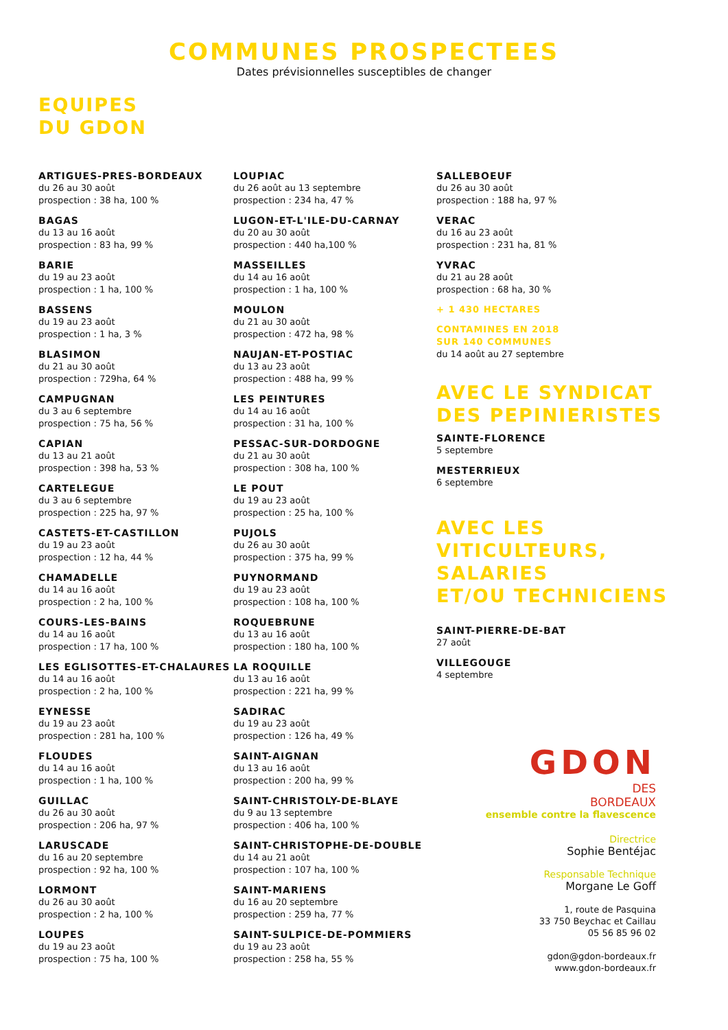COMMUNES PROSPECTEES
Dates prévisionnelles susceptibles de changer
EQUIPES
DU GDON
ARTIGUES-PRES-BORDEAUX
du 26 au 30 août
prospection : 38 ha, 100 %
BAGAS
du 13 au 16 août
prospection : 83 ha, 99 %
BARIE
du 19 au 23 août
prospection : 1 ha, 100 %
BASSENS
du 19 au 23 août
prospection : 1 ha, 3 %
BLASIMON
du 21 au 30 août
prospection : 729ha, 64 %
CAMPUGNAN
du 3 au 6 septembre
prospection : 75 ha, 56 %
CAPIAN
du 13 au 21 août
prospection : 398 ha, 53 %
CARTELEGUE
du 3 au 6 septembre
prospection : 225 ha, 97 %
CASTETS-ET-CASTILLON
du 19 au 23 août
prospection : 12 ha, 44 %
CHAMADELLE
du 14 au 16 août
prospection : 2 ha, 100 %
COURS-LES-BAINS
du 14 au 16 août
prospection : 17 ha, 100 %
LES EGLISOTTES-ET-CHALAURES
du 14 au 16 août
prospection : 2 ha, 100 %
EYNESSE
du 19 au 23 août
prospection : 281 ha, 100 %
FLOUDES
du 14 au 16 août
prospection : 1 ha, 100 %
GUILLAC
du 26 au 30 août
prospection : 206 ha, 97 %
LARUSCADE
du 16 au 20 septembre
prospection : 92 ha, 100 %
LORMONT
du 26 au 30 août
prospection : 2 ha, 100 %
LOUPES
du 19 au 23 août
prospection : 75 ha, 100 %
LOUPIAC
du 26 août au 13 septembre
prospection : 234 ha, 47 %
LUGON-ET-L'ILE-DU-CARNAY
du 20 au 30 août
prospection : 440 ha,100 %
MASSEILLES
du 14 au 16 août
prospection : 1 ha, 100 %
MOULON
du 21 au 30 août
prospection : 472 ha, 98 %
NAUJAN-ET-POSTIAC
du 13 au 23 août
prospection : 488 ha, 99 %
LES PEINTURES
du 14 au 16 août
prospection : 31 ha, 100 %
PESSAC-SUR-DORDOGNE
du 21 au 30 août
prospection : 308 ha, 100 %
LE POUT
du 19 au 23 août
prospection : 25 ha, 100 %
PUJOLS
du 26 au 30 août
prospection : 375 ha, 99 %
PUYNORMAND
du 19 au 23 août
prospection : 108 ha, 100 %
ROQUEBRUNE
du 13 au 16 août
prospection : 180 ha, 100 %
LA ROQUILLE
du 13 au 16 août
prospection : 221 ha, 99 %
SADIRAC
du 19 au 23 août
prospection : 126 ha, 49 %
SAINT-AIGNAN
du 13 au 16 août
prospection : 200 ha, 99 %
SAINT-CHRISTOLY-DE-BLAYE
du 9 au 13 septembre
prospection : 406 ha, 100 %
SAINT-CHRISTOPHE-DE-DOUBLE
du 14 au 21 août
prospection : 107 ha, 100 %
SAINT-MARIENS
du 16 au 20 septembre
prospection : 259 ha, 77 %
SAINT-SULPICE-DE-POMMIERS
du 19 au 23 août
prospection : 258 ha, 55 %
SALLEBOEUF
du 26 au 30 août
prospection : 188 ha, 97 %
VERAC
du 16 au 23 août
prospection : 231 ha, 81 %
YVRAC
du 21 au 28 août
prospection : 68 ha, 30 %
+ 1 430 HECTARES
CONTAMINES EN 2018
SUR 140 COMMUNES
du 14 août au 27 septembre
AVEC LE SYNDICAT
DES PEPINIERISTES
SAINTE-FLORENCE
5 septembre
MESTERRIEUX
6 septembre
AVEC LES
VITICULTEURS, SALARIES
ET/OU TECHNICIENS
SAINT-PIERRE-DE-BAT
27 août
VILLEGOUGE
4 septembre
GDON
DES
BORDEAUX
ensemble contre la flavescence
Directrice
Sophie Bentéjac
Responsable Technique
Morgane Le Goff
1, route de Pasquina
33 750 Beychac et Caillau
05 56 85 96 02
gdon@gdon-bordeaux.fr
www.gdon-bordeaux.fr